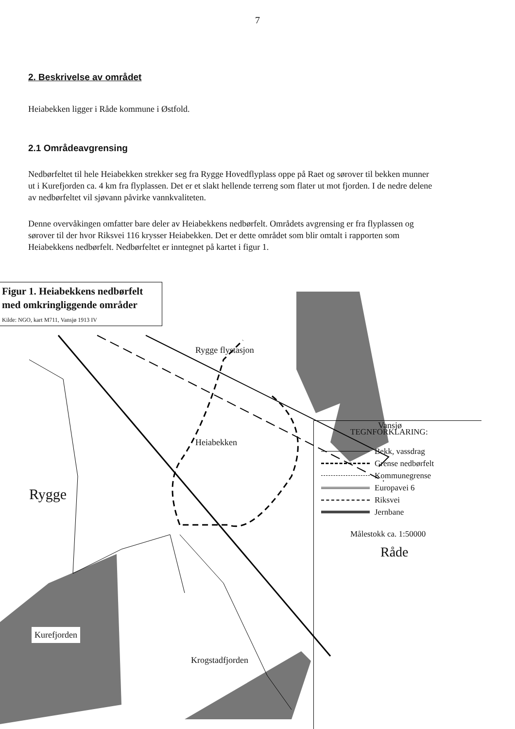7
2. Beskrivelse av området
Heiabekken ligger i Råde kommune i Østfold.
2.1 Områdeavgrensing
Nedbørfeltet til hele Heiabekken strekker seg fra Rygge Hovedflyplass oppe på Raet og sørover til bekken munner ut i Kurefjorden ca. 4 km fra flyplassen. Det er et slakt hellende terreng som flater ut mot fjorden. I de nedre delene av nedbørfeltet vil sjøvann påvirke vannkvaliteten.
Denne overvåkingen omfatter bare deler av Heiabekkens nedbørfelt. Områdets avgrensing er fra flyplassen og sørover til der hvor Riksvei 116 krysser Heiabekken. Det er dette området som blir omtalt i rapporten som Heiabekkens nedbørfelt. Nedbørfeltet er inntegnet på kartet i figur 1.
Figur 1. Heiabekkens nedbørfelt med omkringliggende områder
Kilde: NGO, kart M711, Vansjø 1913 IV
Rygge flystasjon
Heiabekken
Vansjø
Rygge
Råde
Kurefjorden
Krogstadfjorden
TEGNFORKLARING:
Bekk, vassdrag
Grense nedbørfelt
Kommunegrense
Europavei 6
Riksvei
Jernbane
Målestokk ca. 1:50000